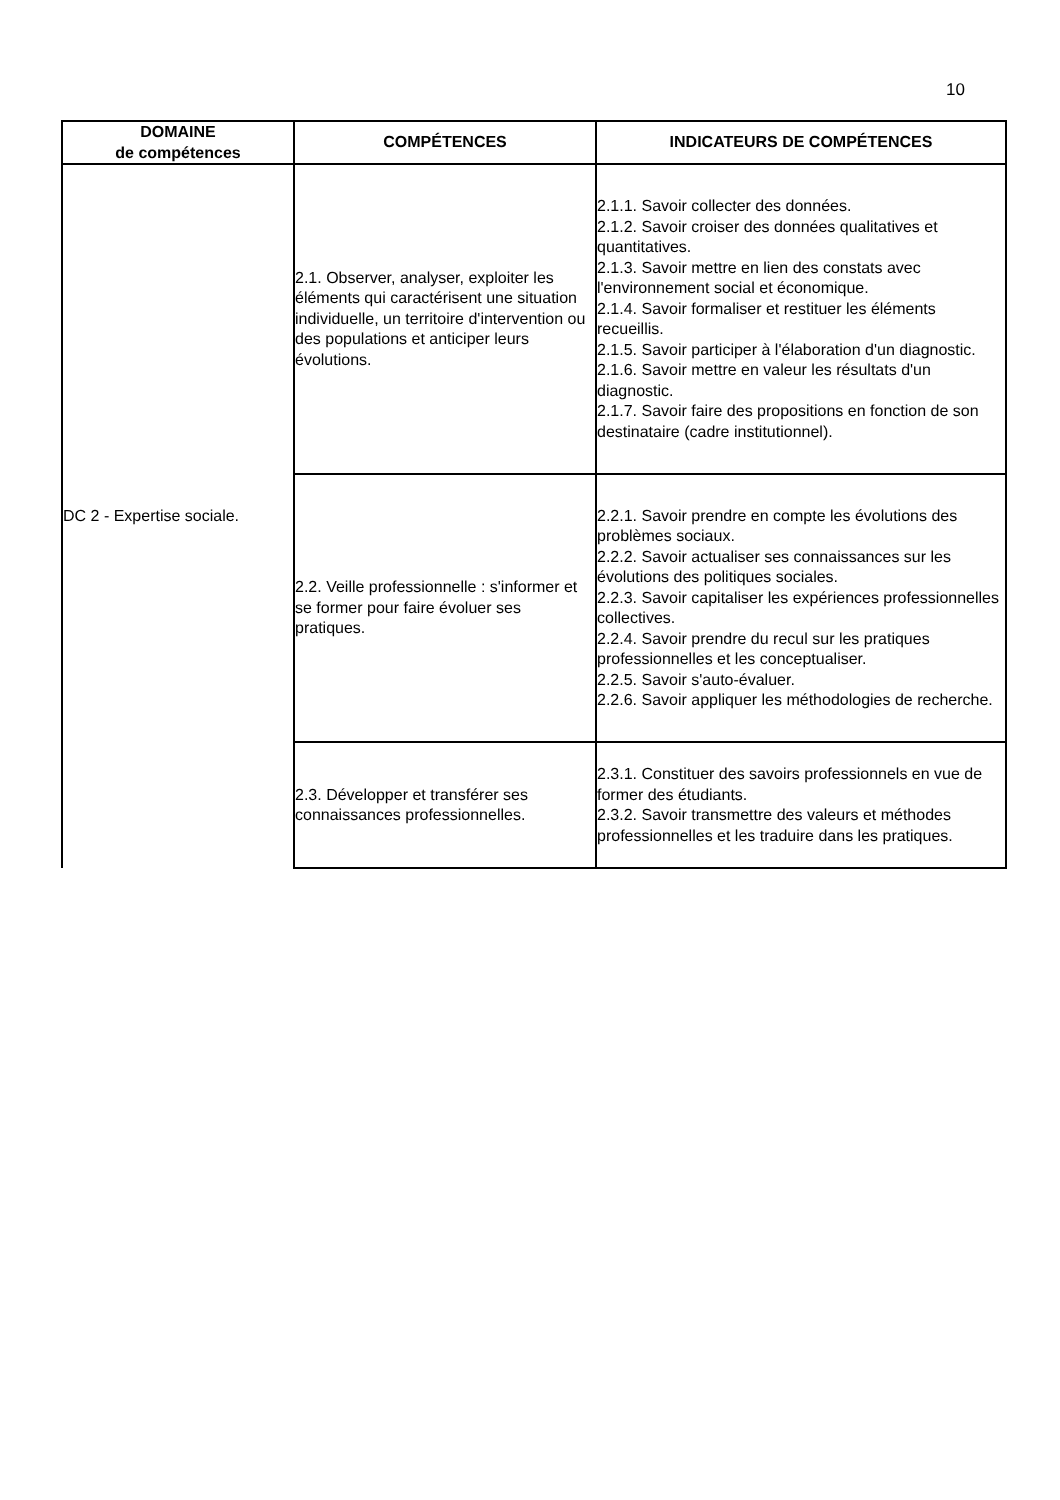10
| DOMAINE de compétences | COMPÉTENCES | INDICATEURS DE COMPÉTENCES |
| --- | --- | --- |
| DC 2 - Expertise sociale. | 2.1. Observer, analyser, exploiter les éléments qui caractérisent une situation individuelle, un territoire d'intervention ou des populations et anticiper leurs évolutions. | 2.1.1. Savoir collecter des données. 2.1.2. Savoir croiser des données qualitatives et quantitatives. 2.1.3. Savoir mettre en lien des constats avec l'environnement social et économique. 2.1.4. Savoir formaliser et restituer les éléments recueillis. 2.1.5. Savoir participer à l'élaboration d'un diagnostic. 2.1.6. Savoir mettre en valeur les résultats d'un diagnostic. 2.1.7. Savoir faire des propositions en fonction de son destinataire (cadre institutionnel). |
| | 2.2. Veille professionnelle : s'informer et se former pour faire évoluer ses pratiques. | 2.2.1. Savoir prendre en compte les évolutions des problèmes sociaux. 2.2.2. Savoir actualiser ses connaissances sur les évolutions des politiques sociales. 2.2.3. Savoir capitaliser les expériences professionnelles collectives. 2.2.4. Savoir prendre du recul sur les pratiques professionnelles et les conceptualiser. 2.2.5. Savoir s'auto-évaluer. 2.2.6. Savoir appliquer les méthodologies de recherche. |
| | 2.3. Développer et transférer ses connaissances professionnelles. | 2.3.1. Constituer des savoirs professionnels en vue de former des étudiants. 2.3.2. Savoir transmettre des valeurs et méthodes professionnelles et les traduire dans les pratiques. |